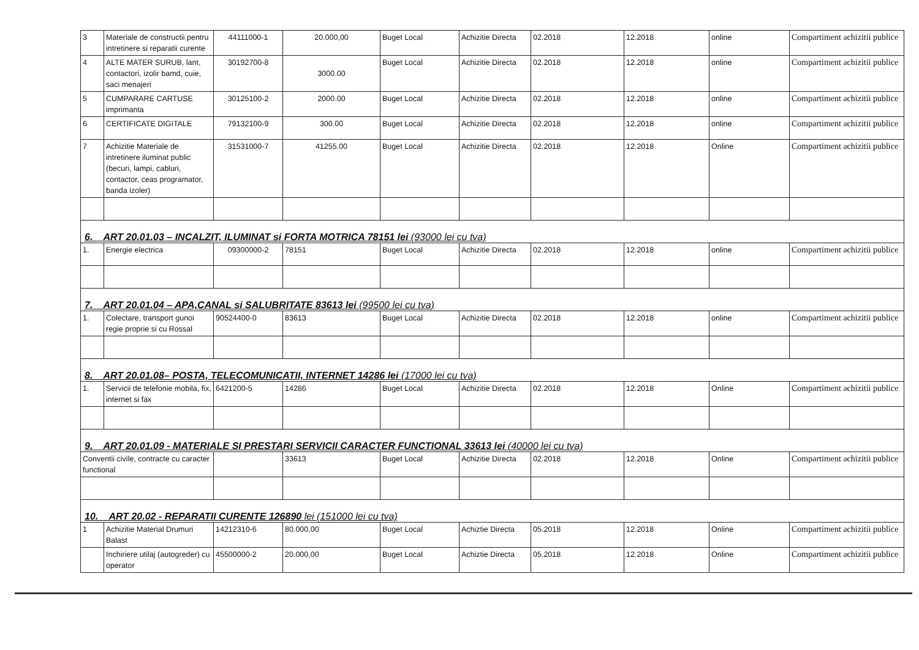| 3 | Materiale de constructii pentru intretinere si reparatii curente | 44111000-1 | 20.000,00 | Buget Local | Achizitie Directa | 02.2018 | 12.2018 | online | Compartiment achizitii publice |
| 4 | ALTE MATER SURUB, lant, contactori, izolir bamd, cuie, saci menajeri | 30192700-8 | 3000.00 | Buget Local | Achizitie Directa | 02.2018 | 12.2018 | online | Compartiment achizitii publice |
| 5 | CUMPARARE CARTUSE imprimanta | 30125100-2 | 2000.00 | Buget Local | Achizitie Directa | 02.2018 | 12.2018 | online | Compartiment achizitii publice |
| 6 | CERTIFICATE DIGITALE | 79132100-9 | 300.00 | Buget Local | Achizitie Directa | 02.2018 | 12.2018 | online | Compartiment achizitii publice |
| 7 | Achizitie Materiale de intretinere iluminat public (becuri, lampi, cabluri, contactor, ceas programator, banda izoler) | 31531000-7 | 41255.00 | Buget Local | Achizitie Directa | 02.2018 | 12.2018 | Online | Compartiment achizitii publice |
| 6. ART 20.01.03 – INCALZIT, ILUMINAT si FORTA MOTRICA 78151 lei (93000 lei cu tva) | | | | | | | | | |
| 1. | Energie electrica | 09300000-2 | 78151 | Buget Local | Achizitie Directa | 02.2018 | 12.2018 | online | Compartiment achizitii publice |
| 7. ART 20.01.04 – APA,CANAL si SALUBRITATE 83613 lei (99500 lei cu tva) | | | | | | | | | |
| 1. | Colectare, transport gunoi regie proprie si cu Rossal | 90524400-0 | 83613 | Buget Local | Achizitie Directa | 02.2018 | 12.2018 | online | Compartiment achizitii publice |
| 8. ART 20.01.08– POSTA, TELECOMUNICATII, INTERNET 14286 lei (17000 lei cu tva) | | | | | | | | | |
| 1. | Servicii de telefonie mobila, fix, internet si fax | 6421200-5 | 14286 | Buget Local | Achizitie Directa | 02.2018 | 12.2018 | Online | Compartiment achizitii publice |
| 9. ART 20.01.09 - MATERIALE SI PRESTARI SERVICII CARACTER FUNCTIONAL 33613 lei (40000 lei cu tva) | | | | | | | | | |
| Conventii civile, contracte cu caracter functional | | | 33613 | Buget Local | Achizitie Directa | 02.2018 | 12.2018 | Online | Compartiment achizitii publice |
| 10. ART 20.02 - REPARATII CURENTE 126890 lei (151000 lei cu tva) | | | | | | | | | |
| 1 | Achizitie Material Drumuri Balast | 14212310-6 | 80.000,00 | Buget Local | Achiztie Directa | 05.2018 | 12.2018 | Online | Compartiment achizitii publice |
| | Inchiriere utilaj (autogreder) cu operator | 45500000-2 | 20.000,00 | Buget Local | Achiztie Directa | 05.2018 | 12.2018 | Online | Compartiment achizitii publice |